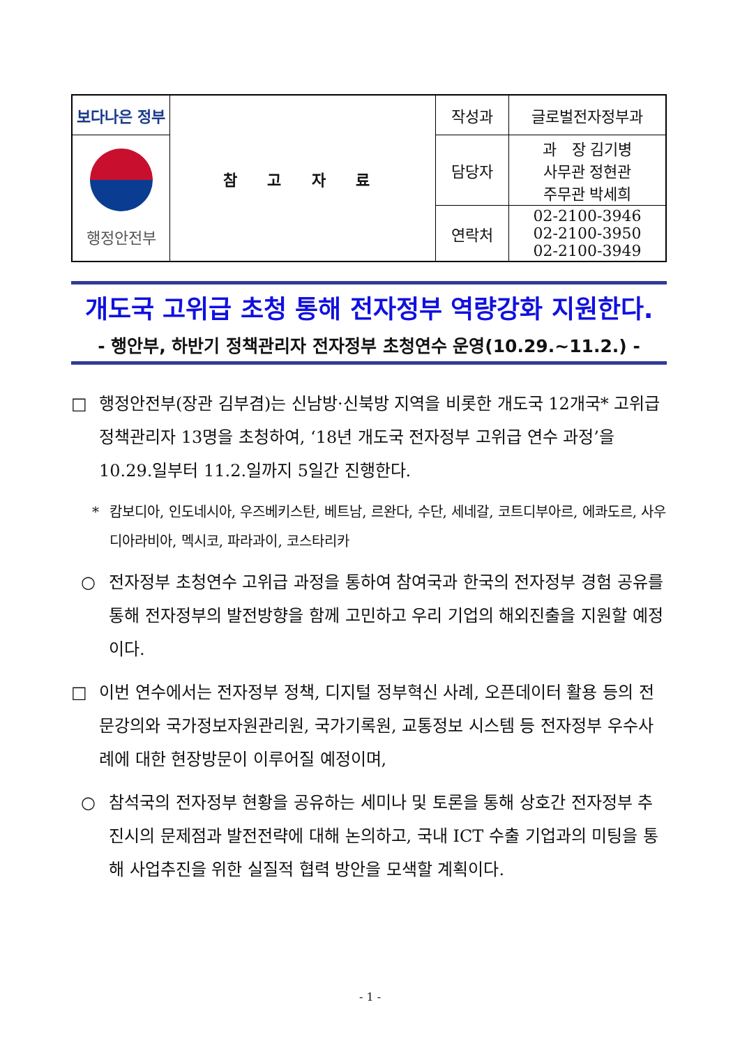| 보다나은 정부 | 참 고 자 료 | 작성과 | 글로벌전자정부과 |
| 행정안전부 | | 담당자 | 과 장 김기병 사무관 정현관 주무관 박세희 |
| | | 연락처 | 02-2100-3946 02-2100-3950 02-2100-3949 |
개도국 고위급 초청 통해 전자정부 역량강화 지원한다.
- 행안부, 하반기 정책관리자 전자정부 초청연수 운영(10.29.~11.2.) -
□ 행정안전부(장관 김부겸)는 신남방·신북방 지역을 비롯한 개도국 12개국* 고위급 정책관리자 13명을 초청하여, ‘18년 개도국 전자정부 고위급 연수 과정’을 10.29.일부터 11.2.일까지 5일간 진행한다.
* 캄보디아, 인도네시아, 우즈베키스탄, 베트남, 르완다, 수단, 세네갈, 코트디부아르, 에콰도르, 사우디아라비아, 멕시코, 파라과이, 코스타리카
○ 전자정부 초청연수 고위급 과정을 통하여 참여국과 한국의 전자정부 경험 공유를 통해 전자정부의 발전방향을 함께 고민하고 우리 기업의 해외진출을 지원할 예정이다.
□ 이번 연수에서는 전자정부 정책, 디지털 정부혁신 사례, 오픈데이터 활용 등의 전문강의와 국가정보자원관리원, 국가기록원, 교통정보 시스템 등 전자정부 우수사례에 대한 현장방문이 이루어질 예정이며,
○ 참석국의 전자정부 현황을 공유하는 세미나 및 토론을 통해 상호간 전자정부 추진시의 문제점과 발전전략에 대해 논의하고, 국내 ICT 수출 기업과의 미팅을 통해 사업추진을 위한 실질적 협력 방안을 모색할 계획이다.
- 1 -